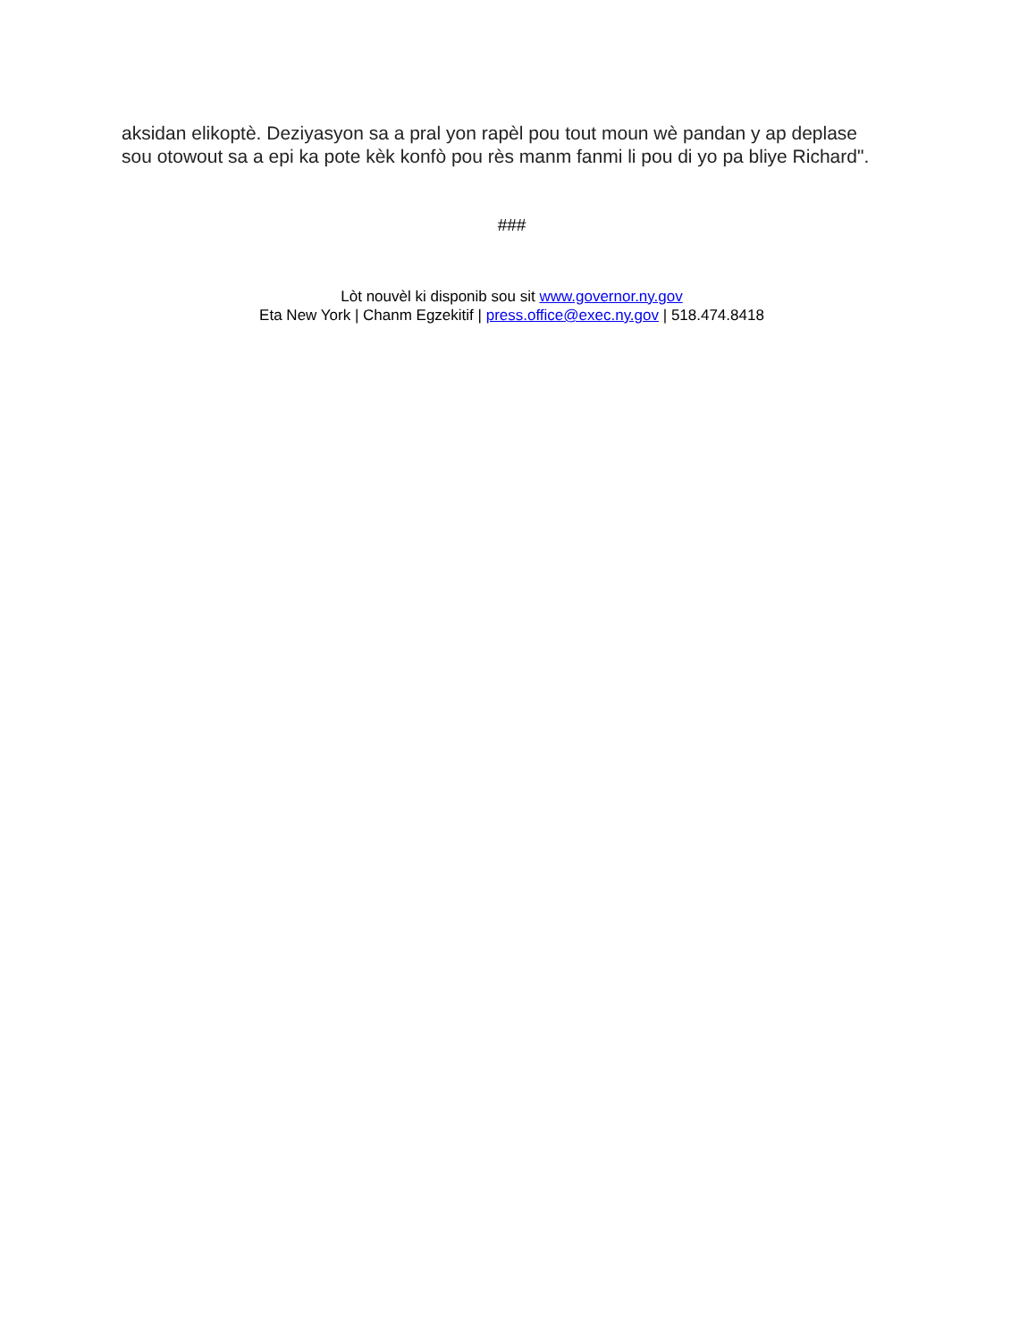aksidan elikoptè. Deziyasyon sa a pral yon rapèl pou tout moun wè pandan y ap deplase sou otowout sa a epi ka pote kèk konfò pou rès manm fanmi li pou di yo pa bliye Richard".
###
Lòt nouvèl ki disponib sou sit www.governor.ny.gov
Eta New York | Chanm Egzekitif | press.office@exec.ny.gov | 518.474.8418